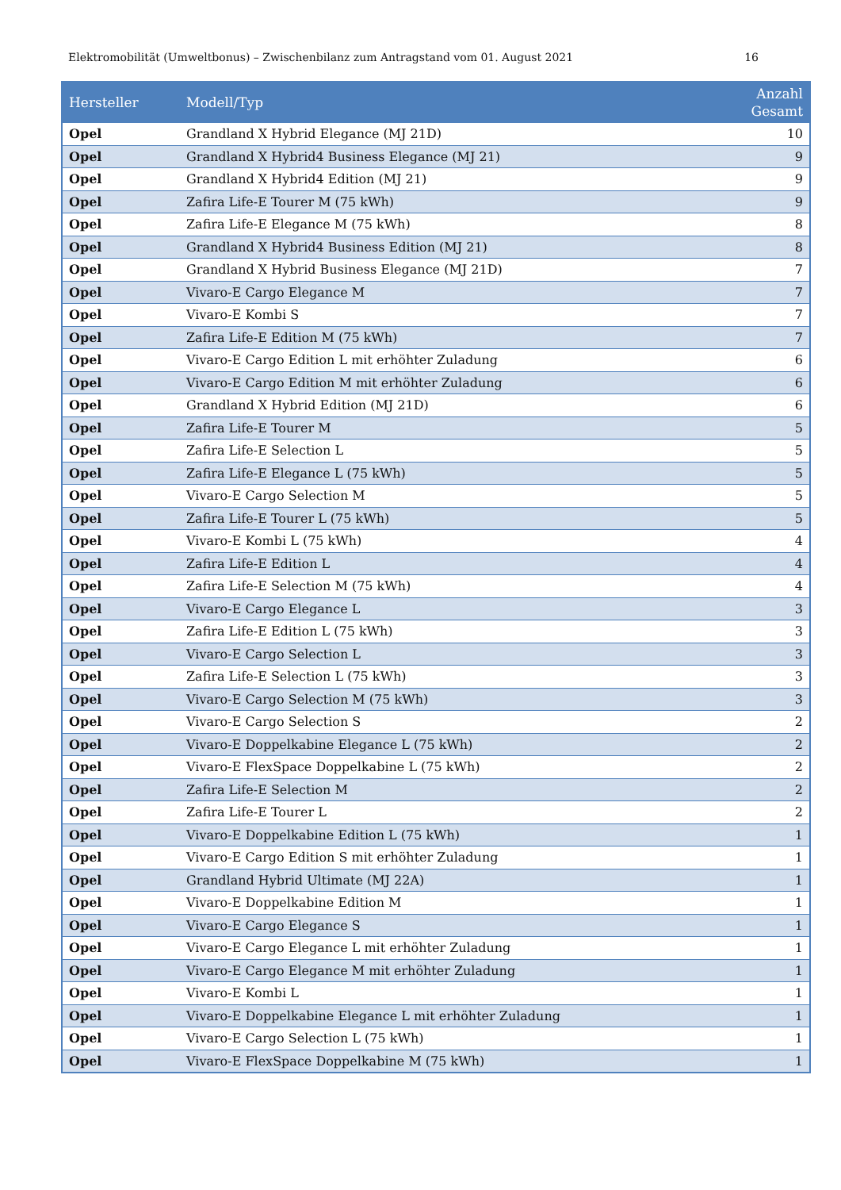Elektromobilität (Umweltbonus) – Zwischenbilanz zum Antragstand vom 01. August 2021 16
| Hersteller | Modell/Typ | Anzahl Gesamt |
| --- | --- | --- |
| Opel | Grandland X Hybrid Elegance (MJ 21D) | 10 |
| Opel | Grandland X Hybrid4 Business Elegance (MJ 21) | 9 |
| Opel | Grandland X Hybrid4 Edition (MJ 21) | 9 |
| Opel | Zafira Life-E Tourer M (75 kWh) | 9 |
| Opel | Zafira Life-E Elegance M (75 kWh) | 8 |
| Opel | Grandland X Hybrid4 Business Edition (MJ 21) | 8 |
| Opel | Grandland X Hybrid Business Elegance (MJ 21D) | 7 |
| Opel | Vivaro-E Cargo Elegance M | 7 |
| Opel | Vivaro-E Kombi S | 7 |
| Opel | Zafira Life-E Edition M (75 kWh) | 7 |
| Opel | Vivaro-E Cargo Edition L mit erhöhter Zuladung | 6 |
| Opel | Vivaro-E Cargo Edition M mit erhöhter Zuladung | 6 |
| Opel | Grandland X Hybrid Edition (MJ 21D) | 6 |
| Opel | Zafira Life-E Tourer M | 5 |
| Opel | Zafira Life-E Selection L | 5 |
| Opel | Zafira Life-E Elegance L (75 kWh) | 5 |
| Opel | Vivaro-E Cargo Selection M | 5 |
| Opel | Zafira Life-E Tourer L (75 kWh) | 5 |
| Opel | Vivaro-E Kombi L (75 kWh) | 4 |
| Opel | Zafira Life-E Edition L | 4 |
| Opel | Zafira Life-E Selection M (75 kWh) | 4 |
| Opel | Vivaro-E Cargo Elegance L | 3 |
| Opel | Zafira Life-E Edition L (75 kWh) | 3 |
| Opel | Vivaro-E Cargo Selection L | 3 |
| Opel | Zafira Life-E Selection L (75 kWh) | 3 |
| Opel | Vivaro-E Cargo Selection M (75 kWh) | 3 |
| Opel | Vivaro-E Cargo Selection S | 2 |
| Opel | Vivaro-E Doppelkabine Elegance L (75 kWh) | 2 |
| Opel | Vivaro-E FlexSpace Doppelkabine L (75 kWh) | 2 |
| Opel | Zafira Life-E Selection M | 2 |
| Opel | Zafira Life-E Tourer L | 2 |
| Opel | Vivaro-E Doppelkabine Edition L (75 kWh) | 1 |
| Opel | Vivaro-E Cargo Edition S mit erhöhter Zuladung | 1 |
| Opel | Grandland Hybrid Ultimate (MJ 22A) | 1 |
| Opel | Vivaro-E Doppelkabine Edition M | 1 |
| Opel | Vivaro-E Cargo Elegance S | 1 |
| Opel | Vivaro-E Cargo Elegance L mit erhöhter Zuladung | 1 |
| Opel | Vivaro-E Cargo Elegance M mit erhöhter Zuladung | 1 |
| Opel | Vivaro-E Kombi L | 1 |
| Opel | Vivaro-E Doppelkabine Elegance L mit erhöhter Zuladung | 1 |
| Opel | Vivaro-E Cargo Selection L (75 kWh) | 1 |
| Opel | Vivaro-E FlexSpace Doppelkabine M (75 kWh) | 1 |